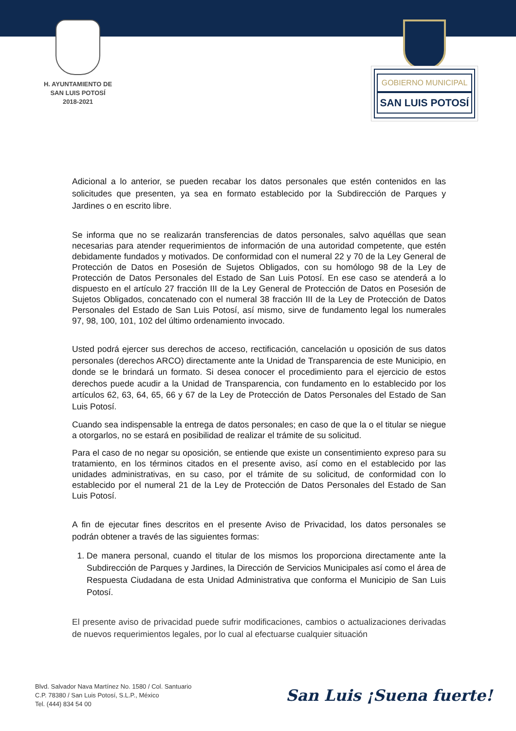H. AYUNTAMIENTO DE
SAN LUIS POTOSÍ
2018-2021
GOBIERNO MUNICIPAL
SAN LUIS POTOSÍ
Adicional a lo anterior, se pueden recabar los datos personales que estén contenidos en las solicitudes que presenten, ya sea en formato establecido por la Subdirección de Parques y Jardines o en escrito libre.
Se informa que no se realizarán transferencias de datos personales, salvo aquéllas que sean necesarias para atender requerimientos de información de una autoridad competente, que estén debidamente fundados y motivados. De conformidad con el numeral 22 y 70 de la Ley General de Protección de Datos en Posesión de Sujetos Obligados, con su homólogo 98 de la Ley de Protección de Datos Personales del Estado de San Luis Potosí. En ese caso se atenderá a lo dispuesto en el artículo 27 fracción III de la Ley General de Protección de Datos en Posesión de Sujetos Obligados, concatenado con el numeral 38 fracción III de la Ley de Protección de Datos Personales del Estado de San Luis Potosí, así mismo, sirve de fundamento legal los numerales 97, 98, 100, 101, 102 del último ordenamiento invocado.
Usted podrá ejercer sus derechos de acceso, rectificación, cancelación u oposición de sus datos personales (derechos ARCO) directamente ante la Unidad de Transparencia de este Municipio, en donde se le brindará un formato. Si desea conocer el procedimiento para el ejercicio de estos derechos puede acudir a la Unidad de Transparencia, con fundamento en lo establecido por los artículos 62, 63, 64, 65, 66 y 67 de la Ley de Protección de Datos Personales del Estado de San Luis Potosí.
Cuando sea indispensable la entrega de datos personales; en caso de que la o el titular se niegue a otorgarlos, no se estará en posibilidad de realizar el trámite de su solicitud.
Para el caso de no negar su oposición, se entiende que existe un consentimiento expreso para su tratamiento, en los términos citados en el presente aviso, así como en el establecido por las unidades administrativas, en su caso, por el trámite de su solicitud, de conformidad con lo establecido por el numeral 21 de la Ley de Protección de Datos Personales del Estado de San Luis Potosí.
A fin de ejecutar fines descritos en el presente Aviso de Privacidad, los datos personales se podrán obtener a través de las siguientes formas:
1. De manera personal, cuando el titular de los mismos los proporciona directamente ante la Subdirección de Parques y Jardines, la Dirección de Servicios Municipales así como el área de Respuesta Ciudadana de esta Unidad Administrativa que conforma el Municipio de San Luis Potosí.
El presente aviso de privacidad puede sufrir modificaciones, cambios o actualizaciones derivadas de nuevos requerimientos legales, por lo cual al efectuarse cualquier situación
Blvd. Salvador Nava Martínez No. 1580 / Col. Santuario
C.P. 78380 / San Luis Potosí, S.L.P., México
Tel. (444) 834 54 00
San Luis ¡Suena fuerte!